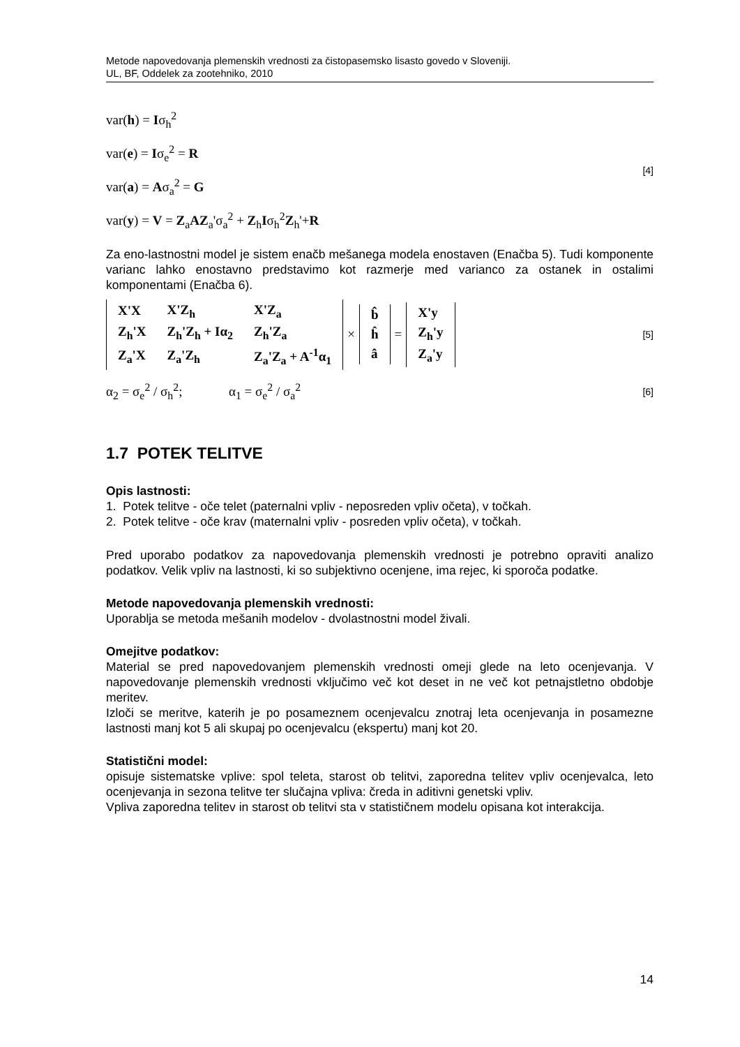Metode napovedovanja plemenskih vrednosti za čistopasemsko lisasto govedo v Sloveniji.
UL, BF, Oddelek za zootehniko, 2010
var(h) = Iσ<sub>h</sub><sup>2</sup>
var(e) = Iσ<sub>e</sub><sup>2</sup> = R
var(a) = Aσ<sub>a</sub><sup>2</sup> = G
var(y) = V = Z<sub>a</sub>AZ<sub>a</sub>'σ<sub>a</sub><sup>2</sup> + Z<sub>h</sub>Iσ<sub>h</sub><sup>2</sup>Z<sub>h</sub>'+R
[4]
Za eno-lastnostni model je sistem enačb mešanega modela enostaven (Enačba 5). Tudi komponente varianc lahko enostavno predstavimo kot razmerje med varianco za ostanek in ostalimi komponentami (Enačba 6).
| X'X | X'Z<sub>h</sub> | X'Z<sub>a</sub> |
| Z<sub>h</sub>'X | Z<sub>h</sub>'Z<sub>h</sub> + Iα<sub>2</sub> | Z<sub>h</sub>'Z<sub>a</sub> |
| Z<sub>a</sub>'X | Z<sub>a</sub>'Z<sub>h</sub> | Z<sub>a</sub>'Z<sub>a</sub> + A<sup>-1</sup>α<sub>1</sub> |
×
| b̂ |
| ĥ |
| â |
=
| X'y |
| Z<sub>h</sub>'y |
| Z<sub>a</sub>'y |
[5]
α<sub>2</sub> = σ<sub>e</sub><sup>2</sup> / σ<sub>h</sub><sup>2</sup>; α<sub>1</sub> = σ<sub>e</sub><sup>2</sup> / σ<sub>a</sub><sup>2</sup>
[6]
1.7 POTEK TELITVE
Opis lastnosti:
1. Potek telitve - oče telet (paternalni vpliv - neposreden vpliv očeta), v točkah.
2. Potek telitve - oče krav (maternalni vpliv - posreden vpliv očeta), v točkah.
Pred uporabo podatkov za napovedovanja plemenskih vrednosti je potrebno opraviti analizo podatkov. Velik vpliv na lastnosti, ki so subjektivno ocenjene, ima rejec, ki sporoča podatke.
Metode napovedovanja plemenskih vrednosti:
Uporablja se metoda mešanih modelov - dvolastnostni model živali.
Omejitve podatkov:
Material se pred napovedovanjem plemenskih vrednosti omeji glede na leto ocenjevanja. V napovedovanje plemenskih vrednosti vključimo več kot deset in ne več kot petnajstletno obdobje meritev.
Izloči se meritve, katerih je po posameznem ocenjevalcu znotraj leta ocenjevanja in posamezne lastnosti manj kot 5 ali skupaj po ocenjevalcu (ekspertu) manj kot 20.
Statistični model:
opisuje sistematske vplive: spol teleta, starost ob telitvi, zaporedna telitev vpliv ocenjevalca, leto ocenjevanja in sezona telitve ter slučajna vpliva: čreda in aditivni genetski vpliv.
Vpliva zaporedna telitev in starost ob telitvi sta v statističnem modelu opisana kot interakcija.
14